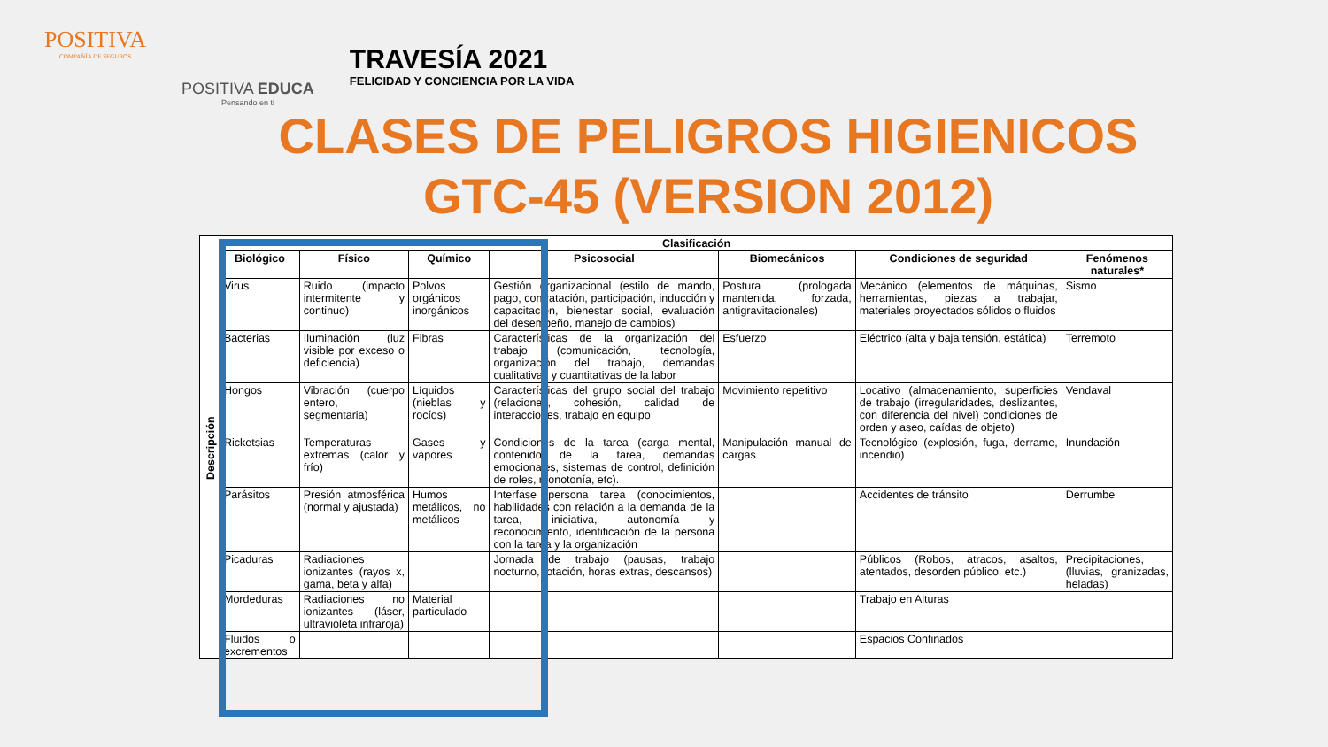POSITIVA
COMPAÑÍA DE SEGUROS
POSITIVA EDUCA
Pensando en ti
TRAVESÍA 2021
FELICIDAD Y CONCIENCIA POR LA VIDA
CLASES DE PELIGROS HIGIENICOS GTC-45 (VERSION 2012)
| Descripción | Clasificación | | | | | | |
| --- | --- | --- | --- | --- | --- | --- | --- |
| | Biológico | Físico | Químico | Psicosocial | Biomecánicos | Condiciones de seguridad | Fenómenos naturales* |
| | Virus | Ruido (impacto intermitente y continuo) | Polvos orgánicos inorgánicos | Gestión organizacional (estilo de mando, pago, contratación, participación, inducción y capacitación, bienestar social, evaluación del desempeño, manejo de cambios) | Postura (prologada mantenida, forzada, antigravitacionales) | Mecánico (elementos de máquinas, herramientas, piezas a trabajar, materiales proyectados sólidos o fluidos | Sismo |
| | Bacterias | Iluminación (luz visible por exceso o deficiencia) | Fibras | Características de la organización del trabajo (comunicación, tecnología, organización del trabajo, demandas cualitativas y cuantitativas de la labor | Esfuerzo | Eléctrico (alta y baja tensión, estática) | Terremoto |
| | Hongos | Vibración (cuerpo entero, segmentaria) | Líquidos (nieblas y rocíos) | Características del grupo social del trabajo (relaciones, cohesión, calidad de interacciones, trabajo en equipo | Movimiento repetitivo | Locativo (almacenamiento, superficies de trabajo (irregularidades, deslizantes, con diferencia del nivel) condiciones de orden y aseo, caídas de objeto) | Vendaval |
| | Ricketsias | Temperaturas extremas (calor y frío) | Gases y vapores | Condiciones de la tarea (carga mental, contenido de la tarea, demandas emocionales, sistemas de control, definición de roles, monotonía, etc). | Manipulación manual de cargas | Tecnológico (explosión, fuga, derrame, incendio) | Inundación |
| | Parásitos | Presión atmosférica (normal y ajustada) | Humos metálicos, no metálicos | Interfase persona tarea (conocimientos, habilidades con relación a la demanda de la tarea, iniciativa, autonomía y reconocimiento, identificación de la persona con la tarea y la organización | | Accidentes de tránsito | Derrumbe |
| | Picaduras | Radiaciones ionizantes (rayos x, gama, beta y alfa) | | Jornada de trabajo (pausas, trabajo nocturno, rotación, horas extras, descansos) | | Públicos (Robos, atracos, asaltos, atentados, desorden público, etc.) | Precipitaciones, (lluvias, granizadas, heladas) |
| | Mordeduras | Radiaciones no ionizantes (láser, ultravioleta infraroja) | Material particulado | | | Trabajo en Alturas | |
| | Fluidos o excrementos | | | | | Espacios Confinados | |